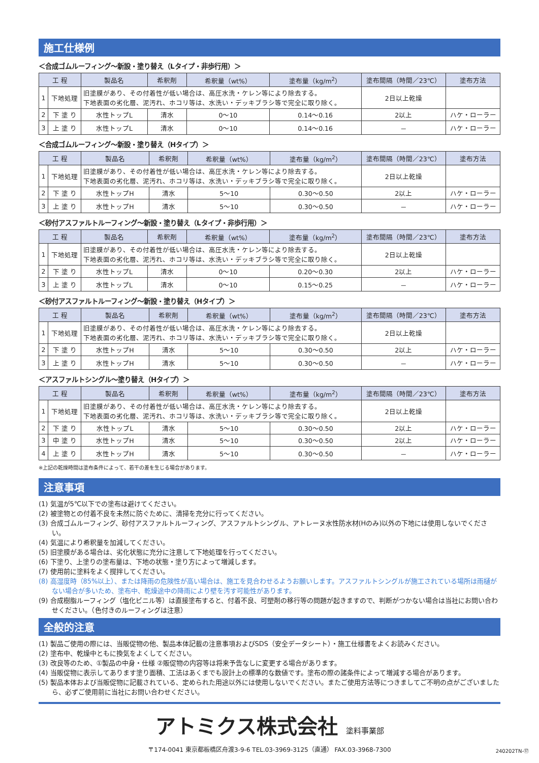施工仕様例
＜合成ゴムルーフィング～新設・塗り替え（Lタイプ・非歩行用）＞
| 工 程 | | 製品名 | 希釈剤 | 希釈量（wt%） | 塗布量（kg/m<sup>2</sup>） | 塗布間隔（時間／23℃） | 塗布方法 |
| --- | --- | --- | --- | --- | --- | --- | --- |
| 1 | 下地処理 | 旧塗膜があり、その付着性が低い場合は、高圧水洗・ケレン等により除去する。 下地表面の劣化層、泥汚れ、ホコリ等は、水洗い・デッキブラシ等で完全に取り除く。 | | | | 2日以上乾燥 | |
| 2 | 下 塗 り | 水性トップL | 清水 | 0～10 | 0.14～0.16 | 2以上 | ハケ・ローラー |
| 3 | 上 塗 り | 水性トップL | 清水 | 0～10 | 0.14～0.16 | － | ハケ・ローラー |
＜合成ゴムルーフィング～新設・塗り替え（Hタイプ）＞
| 工 程 | | 製品名 | 希釈剤 | 希釈量（wt%） | 塗布量（kg/m<sup>2</sup>） | 塗布間隔（時間／23℃） | 塗布方法 |
| --- | --- | --- | --- | --- | --- | --- | --- |
| 1 | 下地処理 | 旧塗膜があり、その付着性が低い場合は、高圧水洗・ケレン等により除去する。 下地表面の劣化層、泥汚れ、ホコリ等は、水洗い・デッキブラシ等で完全に取り除く。 | | | | 2日以上乾燥 | |
| 2 | 下 塗 り | 水性トップH | 清水 | 5～10 | 0.30～0.50 | 2以上 | ハケ・ローラー |
| 3 | 上 塗 り | 水性トップH | 清水 | 5～10 | 0.30～0.50 | － | ハケ・ローラー |
＜砂付アスファルトルーフィング～新設・塗り替え（Lタイプ・非歩行用）＞
| 工 程 | | 製品名 | 希釈剤 | 希釈量（wt%） | 塗布量（kg/m<sup>2</sup>） | 塗布間隔（時間／23℃） | 塗布方法 |
| --- | --- | --- | --- | --- | --- | --- | --- |
| 1 | 下地処理 | 旧塗膜があり、その付着性が低い場合は、高圧水洗・ケレン等により除去する。 下地表面の劣化層、泥汚れ、ホコリ等は、水洗い・デッキブラシ等で完全に取り除く。 | | | | 2日以上乾燥 | |
| 2 | 下 塗 り | 水性トップL | 清水 | 0～10 | 0.20～0.30 | 2以上 | ハケ・ローラー |
| 3 | 上 塗 り | 水性トップL | 清水 | 0～10 | 0.15～0.25 | － | ハケ・ローラー |
＜砂付アスファルトルーフィング～新設・塗り替え（Hタイプ）＞
| 工 程 | | 製品名 | 希釈剤 | 希釈量（wt%） | 塗布量（kg/m<sup>2</sup>） | 塗布間隔（時間／23℃） | 塗布方法 |
| --- | --- | --- | --- | --- | --- | --- | --- |
| 1 | 下地処理 | 旧塗膜があり、その付着性が低い場合は、高圧水洗・ケレン等により除去する。 下地表面の劣化層、泥汚れ、ホコリ等は、水洗い・デッキブラシ等で完全に取り除く。 | | | | 2日以上乾燥 | |
| 2 | 下 塗 り | 水性トップH | 清水 | 5～10 | 0.30～0.50 | 2以上 | ハケ・ローラー |
| 3 | 上 塗 り | 水性トップH | 清水 | 5～10 | 0.30～0.50 | － | ハケ・ローラー |
＜アスファルトシングル～塗り替え（Hタイプ）＞
| 工 程 | | 製品名 | 希釈剤 | 希釈量（wt%） | 塗布量（kg/m<sup>2</sup>） | 塗布間隔（時間／23℃） | 塗布方法 |
| --- | --- | --- | --- | --- | --- | --- | --- |
| 1 | 下地処理 | 旧塗膜があり、その付着性が低い場合は、高圧水洗・ケレン等により除去する。 下地表面の劣化層、泥汚れ、ホコリ等は、水洗い・デッキブラシ等で完全に取り除く。 | | | | 2日以上乾燥 | |
| 2 | 下 塗 り | 水性トップL | 清水 | 5～10 | 0.30～0.50 | 2以上 | ハケ・ローラー |
| 3 | 中 塗 り | 水性トップH | 清水 | 5～10 | 0.30～0.50 | 2以上 | ハケ・ローラー |
| 4 | 上 塗 り | 水性トップH | 清水 | 5～10 | 0.30～0.50 | － | ハケ・ローラー |
※上記の乾燥時間は塗布条件によって、若干の差を生じる場合があります。
注意事項
(1) 気温が5℃以下での塗布は避けてください。
(2) 被塗物との付着不良を未然に防ぐために、清掃を充分に行ってください。
(3) 合成ゴムルーフィング、砂付アスファルトルーフィング、アスファルトシングル、アトレーヌ水性防水材(Hのみ)以外の下地には使用しないでください。
(4) 気温により希釈量を加減してください。
(5) 旧塗膜がある場合は、劣化状態に充分に注意して下地処理を行ってください。
(6) 下塗り、上塗りの塗布量は、下地の状態・塗り方によって増減します。
(7) 使用前に塗料をよく撹拌してください。
(8) 高湿度時（85%以上）、または降雨の危険性が高い場合は、施工を見合わせるようお願いします。アスファルトシングルが施工されている場所は雨樋がない場合が多いため、塗布中、乾燥途中の降雨により壁を汚す可能性があります。
(9) 合成樹脂ルーフィング（塩化ビニル等）は直接塗布すると、付着不良、可塑剤の移行等の問題が起きますので、判断がつかない場合は当社にお問い合わせください。（色付きのルーフィングは注意）
全般的注意
(1) 製品ご使用の際には、当販促物の他、製品本体記載の注意事項およびSDS（安全データシート）・施工仕様書をよくお読みください。
(2) 塗布中、乾燥中ともに換気をよくしてください。
(3) 改良等のため、①製品の中身・仕様 ②販促物の内容等は将来予告なしに変更する場合があります。
(4) 当販促物に表示してあります塗り面積、工法はあくまでも設計上の標準的な数値です。塗布の際の諸条件によって増減する場合があります。
(5) 製品本体および当販促物に記載されている、定められた用途以外には使用しないでください。またご使用方法等につきましてご不明の点がございましたら、必ずご使用前に当社にお問い合わせください。
アトミクス株式会社 塗料事業部
〒174-0041 東京都板橋区舟渡3-9-6 TEL.03-3969-3125（直通） FAX.03-3968-7300
240202TN-⑰